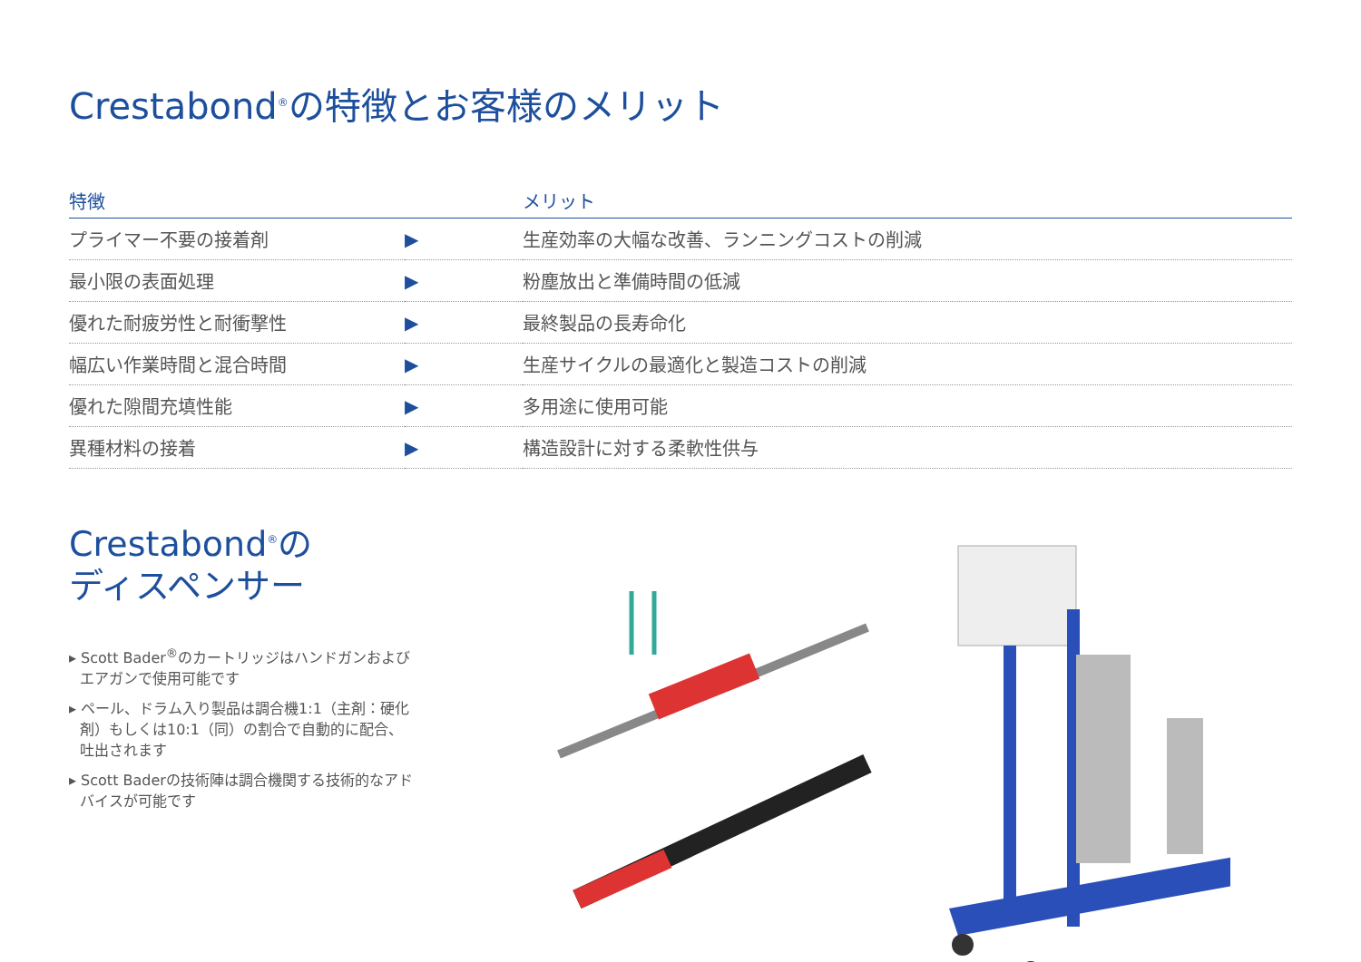Crestabond<sup>®</sup>の特徴とお客様のメリット
| 特徴 | | メリット |
| --- | --- | --- |
| プライマー不要の接着剤 | ▶ | 生産効率の大幅な改善、ランニングコストの削減 |
| 最小限の表面処理 | ▶ | 粉塵放出と準備時間の低減 |
| 優れた耐疲労性と耐衝撃性 | ▶ | 最終製品の長寿命化 |
| 幅広い作業時間と混合時間 | ▶ | 生産サイクルの最適化と製造コストの削減 |
| 優れた隙間充填性能 | ▶ | 多用途に使用可能 |
| 異種材料の接着 | ▶ | 構造設計に対する柔軟性供与 |
Crestabond<sup>®</sup>の
ディスペンサー
▸ Scott Bader<sup>®</sup>のカートリッジはハンドガンおよびエアガンで使用可能です
▸ ペール、ドラム入り製品は調合機1:1（主剤：硬化剤）もしくは10:1（同）の割合で自動的に配合、吐出されます
▸ Scott Baderの技術陣は調合機関する技術的なアドバイスが可能です